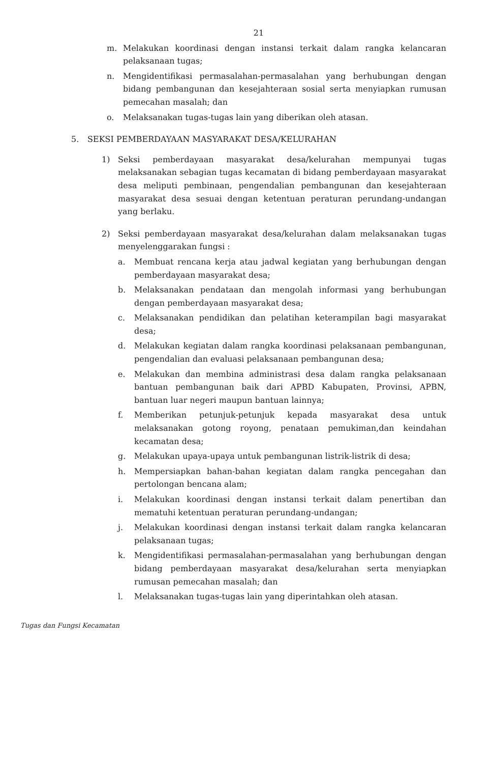21
m. Melakukan koordinasi dengan instansi terkait dalam rangka kelancaran pelaksanaan tugas;
n. Mengidentifikasi permasalahan-permasalahan yang berhubungan dengan bidang pembangunan dan kesejahteraan sosial serta menyiapkan rumusan pemecahan masalah; dan
o. Melaksanakan tugas-tugas lain yang diberikan oleh atasan.
5. SEKSI PEMBERDAYAAN MASYARAKAT DESA/KELURAHAN
1) Seksi pemberdayaan masyarakat desa/kelurahan mempunyai tugas melaksanakan sebagian tugas kecamatan di bidang pemberdayaan masyarakat desa meliputi pembinaan, pengendalian pembangunan dan kesejahteraan masyarakat desa sesuai dengan ketentuan peraturan perundang-undangan yang berlaku.
2) Seksi pemberdayaan masyarakat desa/kelurahan dalam melaksanakan tugas menyelenggarakan fungsi :
a. Membuat rencana kerja atau jadwal kegiatan yang berhubungan dengan pemberdayaan masyarakat desa;
b. Melaksanakan pendataan dan mengolah informasi yang berhubungan dengan pemberdayaan masyarakat desa;
c. Melaksanakan pendidikan dan pelatihan keterampilan bagi masyarakat desa;
d. Melakukan kegiatan dalam rangka koordinasi pelaksanaan pembangunan, pengendalian dan evaluasi pelaksanaan pembangunan desa;
e. Melakukan dan membina administrasi desa dalam rangka pelaksanaan bantuan pembangunan baik dari APBD Kabupaten, Provinsi, APBN, bantuan luar negeri maupun bantuan lainnya;
f. Memberikan petunjuk-petunjuk kepada masyarakat desa untuk melaksanakan gotong royong, penataan pemukiman,dan keindahan kecamatan desa;
g. Melakukan upaya-upaya untuk pembangunan listrik-listrik di desa;
h. Mempersiapkan bahan-bahan kegiatan dalam rangka pencegahan dan pertolongan bencana alam;
i. Melakukan koordinasi dengan instansi terkait dalam penertiban dan mematuhi ketentuan peraturan perundang-undangan;
j. Melakukan koordinasi dengan instansi terkait dalam rangka kelancaran pelaksanaan tugas;
k. Mengidentifikasi permasalahan-permasalahan yang berhubungan dengan bidang pemberdayaan masyarakat desa/kelurahan serta menyiapkan rumusan pemecahan masalah; dan
l. Melaksanakan tugas-tugas lain yang diperintahkan oleh atasan.
Tugas dan Fungsi Kecamatan